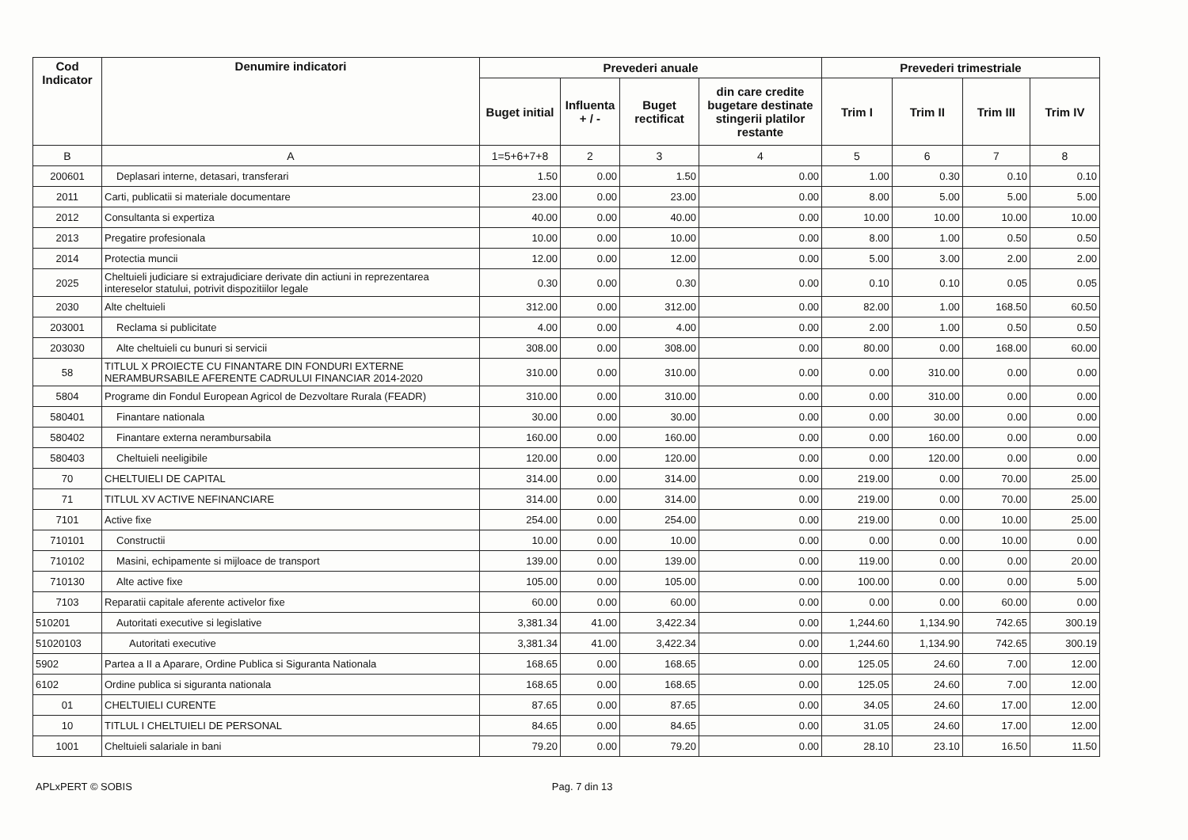| Cod Indicator | Denumire indicatori | Prevederi anuale | | | | Prevederi trimestriale | | | |
| --- | --- | --- | --- | --- | --- | --- | --- | --- | --- |
| | | Buget initial | Influenta + / - | Buget rectificat | din care credite bugetare destinate stingerii platilor restante | Trim I | Trim II | Trim III | Trim IV |
| B | A | 1=5+6+7+8 | 2 | 3 | 4 | 5 | 6 | 7 | 8 |
| 200601 | Deplasari interne, detasari, transferari | 1.50 | 0.00 | 1.50 | 0.00 | 1.00 | 0.30 | 0.10 | 0.10 |
| 2011 | Carti, publicatii si materiale documentare | 23.00 | 0.00 | 23.00 | 0.00 | 8.00 | 5.00 | 5.00 | 5.00 |
| 2012 | Consultanta si expertiza | 40.00 | 0.00 | 40.00 | 0.00 | 10.00 | 10.00 | 10.00 | 10.00 |
| 2013 | Pregatire profesionala | 10.00 | 0.00 | 10.00 | 0.00 | 8.00 | 1.00 | 0.50 | 0.50 |
| 2014 | Protectia muncii | 12.00 | 0.00 | 12.00 | 0.00 | 5.00 | 3.00 | 2.00 | 2.00 |
| 2025 | Cheltuieli judiciare si extrajudiciare derivate din actiuni in reprezentarea intereselor statului, potrivit dispozitiilor legale | 0.30 | 0.00 | 0.30 | 0.00 | 0.10 | 0.10 | 0.05 | 0.05 |
| 2030 | Alte cheltuieli | 312.00 | 0.00 | 312.00 | 0.00 | 82.00 | 1.00 | 168.50 | 60.50 |
| 203001 | Reclama si publicitate | 4.00 | 0.00 | 4.00 | 0.00 | 2.00 | 1.00 | 0.50 | 0.50 |
| 203030 | Alte cheltuieli cu bunuri si servicii | 308.00 | 0.00 | 308.00 | 0.00 | 80.00 | 0.00 | 168.00 | 60.00 |
| 58 | TITLUL X PROIECTE CU FINANTARE DIN FONDURI EXTERNE NERAMBURSABILE AFERENTE CADRULUI FINANCIAR 2014-2020 | 310.00 | 0.00 | 310.00 | 0.00 | 0.00 | 310.00 | 0.00 | 0.00 |
| 5804 | Programe din Fondul European Agricol de Dezvoltare Rurala (FEADR) | 310.00 | 0.00 | 310.00 | 0.00 | 0.00 | 310.00 | 0.00 | 0.00 |
| 580401 | Finantare nationala | 30.00 | 0.00 | 30.00 | 0.00 | 0.00 | 30.00 | 0.00 | 0.00 |
| 580402 | Finantare externa nerambursabila | 160.00 | 0.00 | 160.00 | 0.00 | 0.00 | 160.00 | 0.00 | 0.00 |
| 580403 | Cheltuieli neeligibile | 120.00 | 0.00 | 120.00 | 0.00 | 0.00 | 120.00 | 0.00 | 0.00 |
| 70 | CHELTUIELI DE CAPITAL | 314.00 | 0.00 | 314.00 | 0.00 | 219.00 | 0.00 | 70.00 | 25.00 |
| 71 | TITLUL XV ACTIVE NEFINANCIARE | 314.00 | 0.00 | 314.00 | 0.00 | 219.00 | 0.00 | 70.00 | 25.00 |
| 7101 | Active fixe | 254.00 | 0.00 | 254.00 | 0.00 | 219.00 | 0.00 | 10.00 | 25.00 |
| 710101 | Constructii | 10.00 | 0.00 | 10.00 | 0.00 | 0.00 | 0.00 | 10.00 | 0.00 |
| 710102 | Masini, echipamente si mijloace de transport | 139.00 | 0.00 | 139.00 | 0.00 | 119.00 | 0.00 | 0.00 | 20.00 |
| 710130 | Alte active fixe | 105.00 | 0.00 | 105.00 | 0.00 | 100.00 | 0.00 | 0.00 | 5.00 |
| 7103 | Reparatii capitale aferente activelor fixe | 60.00 | 0.00 | 60.00 | 0.00 | 0.00 | 0.00 | 60.00 | 0.00 |
| 510201 | Autoritati executive si legislative | 3,381.34 | 41.00 | 3,422.34 | 0.00 | 1,244.60 | 1,134.90 | 742.65 | 300.19 |
| 51020103 | Autoritati executive | 3,381.34 | 41.00 | 3,422.34 | 0.00 | 1,244.60 | 1,134.90 | 742.65 | 300.19 |
| 5902 | Partea a II a Aparare, Ordine Publica si Siguranta Nationala | 168.65 | 0.00 | 168.65 | 0.00 | 125.05 | 24.60 | 7.00 | 12.00 |
| 6102 | Ordine publica si siguranta nationala | 168.65 | 0.00 | 168.65 | 0.00 | 125.05 | 24.60 | 7.00 | 12.00 |
| 01 | CHELTUIELI CURENTE | 87.65 | 0.00 | 87.65 | 0.00 | 34.05 | 24.60 | 17.00 | 12.00 |
| 10 | TITLUL I CHELTUIELI DE PERSONAL | 84.65 | 0.00 | 84.65 | 0.00 | 31.05 | 24.60 | 17.00 | 12.00 |
| 1001 | Cheltuieli salariale in bani | 79.20 | 0.00 | 79.20 | 0.00 | 28.10 | 23.10 | 16.50 | 11.50 |
APLxPERT © SOBIS Pag. 7 din 13